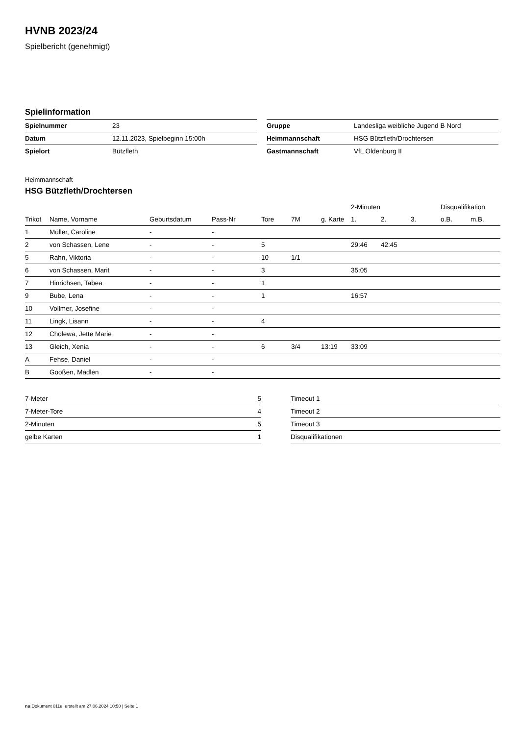HVNB 2023/24
Spielbericht (genehmigt)
Spielinformation
| Spielnummer | 23 |
| Datum | 12.11.2023, Spielbeginn 15:00h |
| Spielort | Bützfleth |
| Gruppe | Landesliga weibliche Jugend B Nord |
| Heimmannschaft | HSG Bützfleth/Drochtersen |
| Gastmannschaft | VfL Oldenburg II |
Heimmannschaft
HSG Bützfleth/Drochtersen
| | | | | | | | 2-Minuten | | | Disqualifikation | |
| --- | --- | --- | --- | --- | --- | --- | --- | --- | --- | --- | --- |
| Trikot | Name, Vorname | Geburtsdatum | Pass-Nr | Tore | 7M | g. Karte | 1. | 2. | 3. | o.B. | m.B. |
| 1 | Müller, Caroline | - | - | | | | | | | | |
| 2 | von Schassen, Lene | - | - | 5 | | | 29:46 | 42:45 | | | |
| 5 | Rahn, Viktoria | - | - | 10 | 1/1 | | | | | | |
| 6 | von Schassen, Marit | - | - | 3 | | | 35:05 | | | | |
| 7 | Hinrichsen, Tabea | - | - | 1 | | | | | | | |
| 9 | Bube, Lena | - | - | 1 | | | 16:57 | | | | |
| 10 | Vollmer, Josefine | - | - | | | | | | | | |
| 11 | Lingk, Lisann | - | - | 4 | | | | | | | |
| 12 | Cholewa, Jette Marie | - | - | | | | | | | | |
| 13 | Gleich, Xenia | - | - | 6 | 3/4 | 13:19 | 33:09 | | | | |
| A | Fehse, Daniel | - | - | | | | | | | | |
| B | Gooßen, Madlen | - | - | | | | | | | | |
| 7-Meter | 5 |
| 7-Meter-Tore | 4 |
| 2-Minuten | 5 |
| gelbe Karten | 1 |
| Timeout 1 |
| Timeout 2 |
| Timeout 3 |
| Disqualifikationen |
nu.Dokument 011e, erstellt am 27.06.2024 10:50 | Seite 1